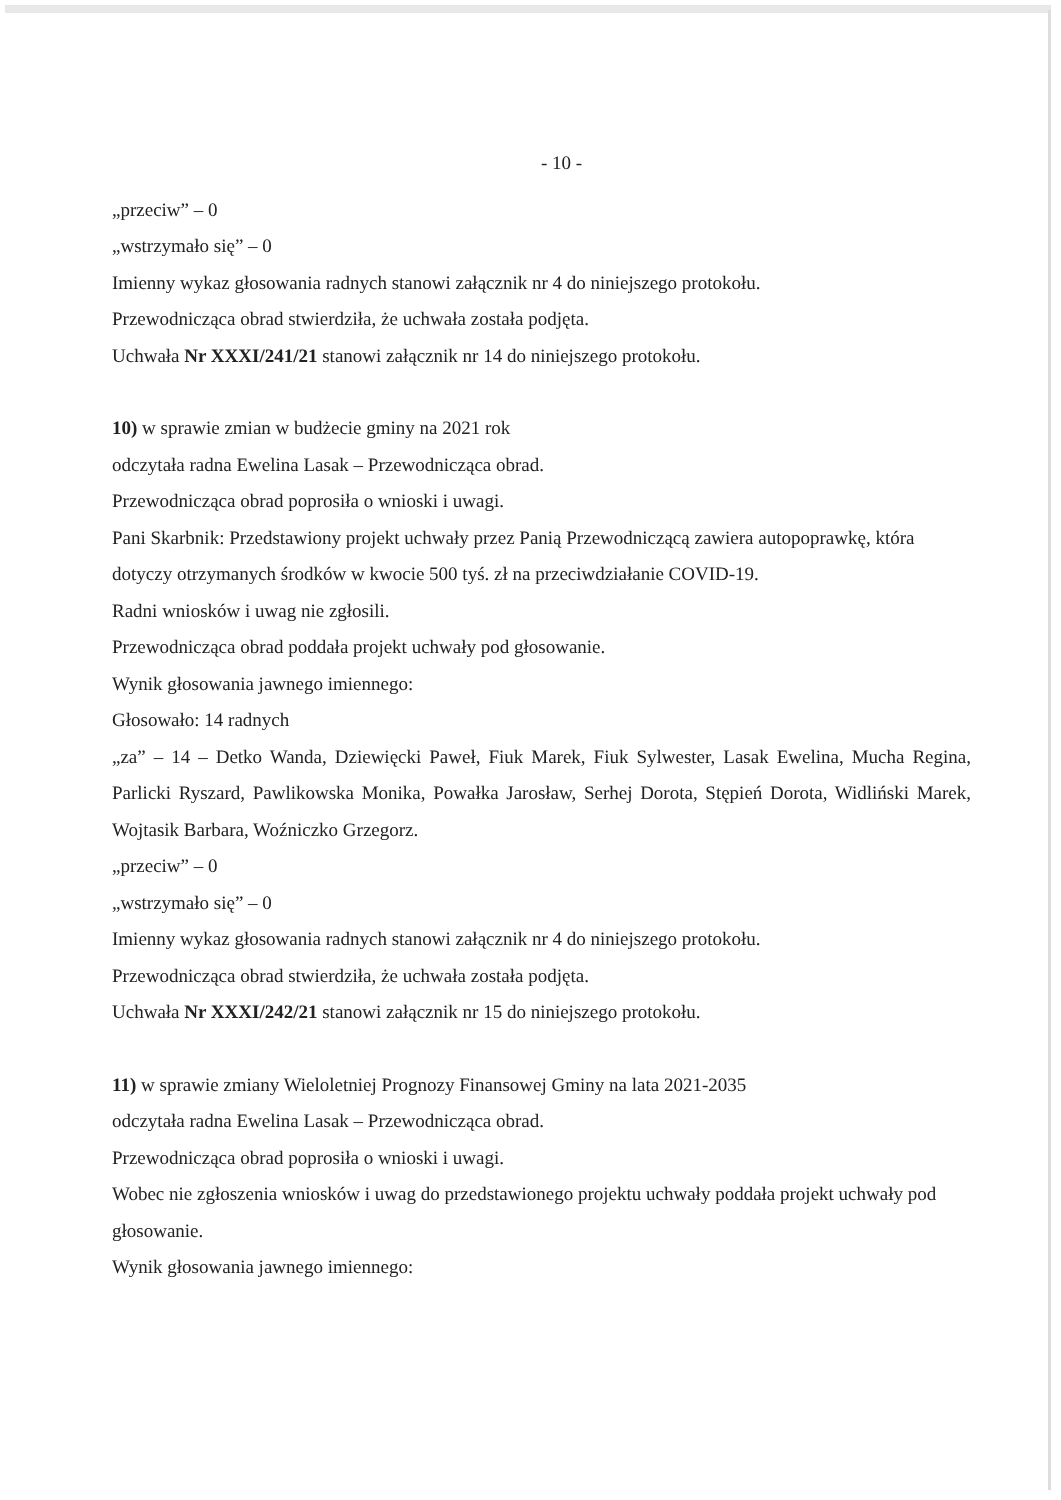- 10 -
„przeciw” – 0
„wstrzymało się” – 0
Imienny wykaz głosowania radnych stanowi załącznik nr 4 do niniejszego protokołu.
Przewodnicząca obrad stwierdziła, że uchwała została podjęta.
Uchwała Nr XXXI/241/21 stanowi załącznik nr 14 do niniejszego protokołu.
10) w sprawie zmian w budżecie gminy na 2021 rok
odczytała radna Ewelina Lasak – Przewodnicząca obrad.
Przewodnicząca obrad poprosiła o wnioski i uwagi.
Pani Skarbnik: Przedstawiony projekt uchwały przez Panią Przewodniczącą zawiera autopoprawkę, która dotyczy otrzymanych środków w kwocie 500 tyś. zł na przeciwdziałanie COVID-19.
Radni wniosków i uwag nie zgłosili.
Przewodnicząca obrad poddała projekt uchwały pod głosowanie.
Wynik głosowania jawnego imiennego:
Głosowało: 14 radnych
„za” – 14 – Detko Wanda, Dziewięcki Paweł, Fiuk Marek, Fiuk Sylwester, Lasak Ewelina, Mucha Regina, Parlicki Ryszard, Pawlikowska Monika, Powałka Jarosław, Serhej Dorota, Stępień Dorota, Widliński Marek, Wojtasik Barbara, Woźniczko Grzegorz.
„przeciw” – 0
„wstrzymało się” – 0
Imienny wykaz głosowania radnych stanowi załącznik nr 4 do niniejszego protokołu.
Przewodnicząca obrad stwierdziła, że uchwała została podjęta.
Uchwała Nr XXXI/242/21 stanowi załącznik nr 15 do niniejszego protokołu.
11) w sprawie zmiany Wieloletniej Prognozy Finansowej Gminy na lata 2021-2035
odczytała radna Ewelina Lasak – Przewodnicząca obrad.
Przewodnicząca obrad poprosiła o wnioski i uwagi.
Wobec nie zgłoszenia wniosków i uwag do przedstawionego projektu uchwały poddała projekt uchwały pod głosowanie.
Wynik głosowania jawnego imiennego: